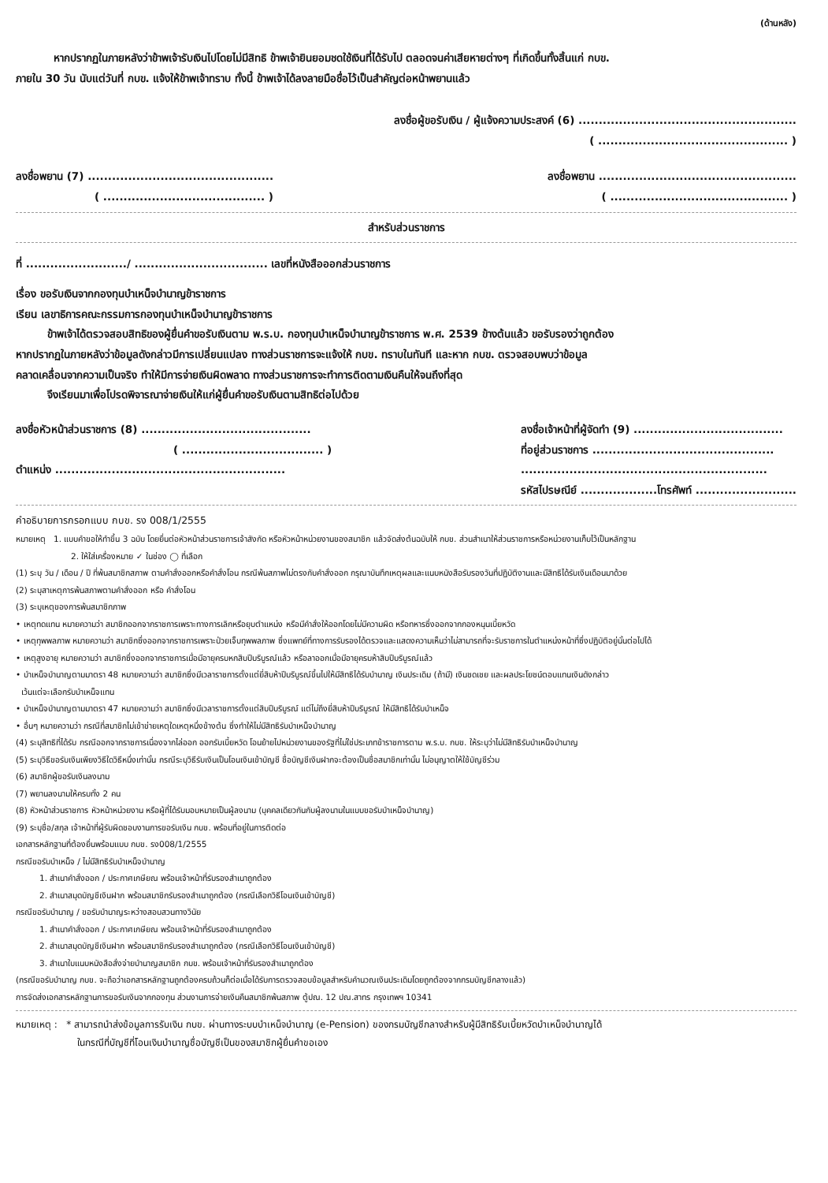(ด้านหลัง)
หากปรากฏในภายหลังว่าข้าพเจ้ารับเงินไปโดยไม่มีสิทธิ ข้าพเจ้ายินยอมชดใช้เงินที่ได้รับไป ตลอดจนค่าเสียหายต่างๆ ที่เกิดขึ้นทั้งสิ้นแก่ กบข.
ภายใน 30 วัน นับแต่วันที่ กบข. แจ้งให้ข้าพเจ้าทราบ ทั้งนี้ ข้าพเจ้าได้ลงลายมือชื่อไว้เป็นสำคัญต่อหน้าพยานแล้ว
ลงชื่อผู้ขอรับเงิน / ผู้แจ้งความประสงค์ (6) ......................................................
( ............................................... )
ลงชื่อพยาน (7) ..............................................
ลงชื่อพยาน .................................................
( ........................................ )
( ............................................ )
สำหรับส่วนราชการ
ที่ ........................./ ................................. เลขที่หนังสือออกส่วนราชการ
เรื่อง ขอรับเงินจากกองทุนบำเหน็จบำนาญข้าราชการ
เรียน เลขาธิการคณะกรรมการกองทุนบำเหน็จบำนาญข้าราชการ
ข้าพเจ้าได้ตรวจสอบสิทธิของผู้ยื่นคำขอรับเงินตาม พ.ร.บ. กองทุนบำเหน็จบำนาญข้าราชการ พ.ศ. 2539 ข้างต้นแล้ว ขอรับรองว่าถูกต้อง
หากปรากฏในภายหลังว่าข้อมูลดังกล่าวมีการเปลี่ยนแปลง ทางส่วนราชการจะแจ้งให้ กบข. ทราบในทันที และหาก กบข. ตรวจสอบพบว่าข้อมูล
คลาดเคลื่อนจากความเป็นจริง ทำให้มีการจ่ายเงินผิดพลาด ทางส่วนราชการจะทำการติดตามเงินคืนให้จนถึงที่สุด
จึงเรียนมาเพื่อโปรดพิจารณาจ่ายเงินให้แก่ผู้ยื่นคำขอรับเงินตามสิทธิต่อไปด้วย
ลงชื่อหัวหน้าส่วนราชการ (8) ..........................................
( ................................... )
ตำแหน่ง .........................................................
ลงชื่อเจ้าหน้าที่ผู้จัดทำ (9) .....................................
ที่อยู่ส่วนราชการ .............................................
.............................................................
รหัสไปรษณีย์ ...................โทรศัพท์ .........................
คำอธิบายการกรอกแบบ กบข. รง 008/1/2555
หมายเหตุ 1. แบบคำขอให้ทำขึ้น 3 ฉบับ โดยยื่นต่อหัวหน้าส่วนราชการเจ้าสังกัด หรือหัวหน้าหน่วยงานของสมาชิก แล้วจัดส่งต้นฉบับให้ กบข. ส่วนสำเนาให้ส่วนราชการหรือหน่วยงานเก็บไว้เป็นหลักฐาน
2. ให้ใส่เครื่องหมาย ✓ ในช่อง ◯ ที่เลือก
(1) ระบุ วัน / เดือน / ปี ที่พ้นสมาชิกสภาพ ตามคำสั่งออกหรือคำสั่งโอน กรณีพ้นสภาพไม่ตรงกับคำสั่งออก กรุณาบันทึกเหตุผลและแนบหนังสือรับรองวันที่ปฏิบัติงานและมีสิทธิได้รับเงินเดือนมาด้วย
(2) ระบุสาเหตุการพ้นสภาพตามคำสั่งออก หรือ คำสั่งโอน
(3) ระบุเหตุของการพ้นสมาชิกภาพ
• เหตุทดแทน หมายความว่า สมาชิกออกจากราชการเพราะทางการเลิกหรือยุบตำแหน่ง หรือมีคำสั่งให้ออกโดยไม่มีความผิด หรือทหารซึ่งออกจากกองหนุนเบี้ยหวัด
• เหตุทุพพลภาพ หมายความว่า สมาชิกซึ่งออกจากราชการเพราะป่วยเจ็บทุพพลภาพ ซึ่งแพทย์ที่ทางการรับรองได้ตรวจและแสดงความเห็นว่าไม่สามารถที่จะรับราชการในตำแหน่งหน้าที่ซึ่งปฏิบัติอยู่นั้นต่อไปได้
• เหตุสูงอายุ หมายความว่า สมาชิกซึ่งออกจากราชการเมื่อมีอายุครบหกสิบปีบริบูรณ์แล้ว หรือลาออกเมื่อมีอายุครบห้าสิบปีบริบูรณ์แล้ว
• บำเหน็จบำนาญตามมาตรา 48 หมายความว่า สมาชิกซึ่งมีเวลาราชการตั้งแต่ยี่สิบห้าปีบริบูรณ์ขึ้นไปให้มีสิทธิได้รับบำนาญ เงินประเดิม (ถ้ามี) เงินชดเชย และผลประโยชน์ตอบแทนเงินดังกล่าว
เว้นแต่จะเลือกรับบำเหน็จแทน
• บำเหน็จบำนาญตามมาตรา 47 หมายความว่า สมาชิกซึ่งมีเวลาราชการตั้งแต่สิบปีบริบูรณ์ แต่ไม่ถึงยี่สิบห้าปีบริบูรณ์ ให้มีสิทธิได้รับบำเหน็จ
• อื่นๆ หมายความว่า กรณีที่สมาชิกไม่เข้าข่ายเหตุใดเหตุหนึ่งข้างต้น ซึ่งทำให้ไม่มีสิทธิรับบำเหน็จบำนาญ
(4) ระบุสิทธิที่ได้รับ กรณีออกจากราชการเนื่องจากไล่ออก ออกรับเบี้ยหวัด โอนย้ายไปหน่วยงานของรัฐที่ไม่ใช่ประเภทข้าราชการตาม พ.ร.บ. กบข. ให้ระบุว่าไม่มีสิทธิรับบำเหน็จบำนาญ
(5) ระบุวิธีขอรับเงินเพียงวิธีใดวิธีหนึ่งเท่านั้น กรณีระบุวิธีรับเงินเป็นโอนเงินเข้าบัญชี ชื่อบัญชีเงินฝากจะต้องเป็นชื่อสมาชิกเท่านั้น ไม่อนุญาตให้ใช้บัญชีร่วม
(6) สมาชิกผู้ขอรับเงินลงนาม
(7) พยานลงนามให้ครบทั้ง 2 คน
(8) หัวหน้าส่วนราชการ หัวหน้าหน่วยงาน หรือผู้ที่ได้รับมอบหมายเป็นผู้ลงนาม (บุคคลเดียวกันกับผู้ลงนามในแบบขอรับบำเหน็จบำนาญ)
(9) ระบุชื่อ/สกุล เจ้าหน้าที่ผู้รับผิดชอบงานการขอรับเงิน กบข. พร้อมที่อยู่ในการติดต่อ
เอกสารหลักฐานที่ต้องยื่นพร้อมแบบ กบข. รง008/1/2555
กรณีขอรับบำเหน็จ / ไม่มีสิทธิรับบำเหน็จบำนาญ
1. สำเนาคำสั่งออก / ประกาศเกษียณ พร้อมเจ้าหน้าที่รับรองสำเนาถูกต้อง
2. สำเนาสมุดบัญชีเงินฝาก พร้อมสมาชิกรับรองสำเนาถูกต้อง (กรณีเลือกวิธีโอนเงินเข้าบัญชี)
กรณีขอรับบำนาญ / ขอรับบำนาญระหว่างสอบสวนทางวินัย
1. สำเนาคำสั่งออก / ประกาศเกษียณ พร้อมเจ้าหน้าที่รับรองสำเนาถูกต้อง
2. สำเนาสมุดบัญชีเงินฝาก พร้อมสมาชิกรับรองสำเนาถูกต้อง (กรณีเลือกวิธีโอนเงินเข้าบัญชี)
3. สำเนาใบแนบหนังสือสั่งจ่ายบำนาญสมาชิก กบข. พร้อมเจ้าหน้าที่รับรองสำเนาถูกต้อง
(กรณีขอรับบำนาญ กบข. จะถือว่าเอกสารหลักฐานถูกต้องครบถ้วนก็ต่อเมื่อได้รับการตรวจสอบข้อมูลสำหรับคำนวณเงินประเดิมโดยถูกต้องจากกรมบัญชีกลางแล้ว)
การจัดส่งเอกสารหลักฐานการขอรับเงินจากกองทุน ส่วนงานการจ่ายเงินคืนสมาชิกพ้นสภาพ ตู้ปณ. 12 ปณ.สาทร กรุงเทพฯ 10341
หมายเหตุ : * สามารถนำส่งข้อมูลการรับเงิน กบข. ผ่านทางระบบบำเหน็จบำนาญ (e-Pension) ของกรมบัญชีกลางสำหรับผู้มีสิทธิรับเบี้ยหวัดบำเหน็จบำนาญได้
ในกรณีที่บัญชีที่โอนเงินบำนาญชื่อบัญชีเป็นของสมาชิกผู้ยื่นคำขอเอง